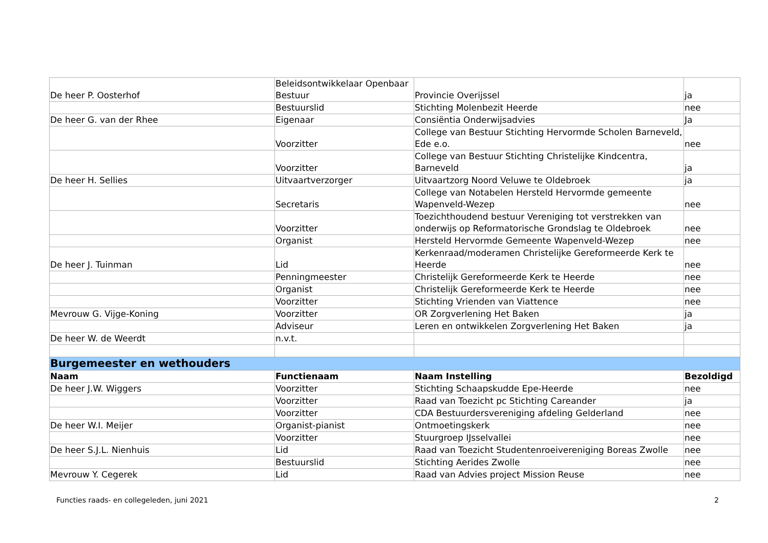| De heer P. Oosterhof | Beleidsontwikkelaar Openbaar Bestuur | Provincie Overijssel | ja |
| | Bestuurslid | Stichting Molenbezit Heerde | nee |
| De heer G. van der Rhee | Eigenaar | Consiëntia Onderwijsadvies | Ja |
| | Voorzitter | College van Bestuur Stichting Hervormde Scholen Barneveld, Ede e.o. | nee |
| | Voorzitter | College van Bestuur Stichting Christelijke Kindcentra, Barneveld | ja |
| De heer H. Sellies | Uitvaartverzorger | Uitvaartzorg Noord Veluwe te Oldebroek | ja |
| | Secretaris | College van Notabelen Hersteld Hervormde gemeente Wapenveld-Wezep | nee |
| | Voorzitter | Toezichthoudend bestuur Vereniging tot verstrekken van onderwijs op Reformatorische Grondslag te Oldebroek | nee |
| | Organist | Hersteld Hervormde Gemeente Wapenveld-Wezep | nee |
| De heer J. Tuinman | Lid | Kerkenraad/moderamen Christelijke Gereformeerde Kerk te Heerde | nee |
| | Penningmeester | Christelijk Gereformeerde Kerk te Heerde | nee |
| | Organist | Christelijk Gereformeerde Kerk te Heerde | nee |
| | Voorzitter | Stichting Vrienden van Viattence | nee |
| Mevrouw G. Vijge-Koning | Voorzitter | OR Zorgverlening Het Baken | ja |
| | Adviseur | Leren en ontwikkelen Zorgverlening Het Baken | ja |
| De heer W. de Weerdt | n.v.t. | | |
| Burgemeester en wethouders | | | |
| Naam | Functienaam | Naam Instelling | Bezoldigd |
| De heer J.W. Wiggers | Voorzitter | Stichting Schaapskudde Epe-Heerde | nee |
| | Voorzitter | Raad van Toezicht pc Stichting Careander | ja |
| | Voorzitter | CDA Bestuurdersvereniging afdeling Gelderland | nee |
| De heer W.I. Meijer | Organist-pianist | Ontmoetingskerk | nee |
| | Voorzitter | Stuurgroep IJsselvallei | nee |
| De heer S.J.L. Nienhuis | Lid | Raad van Toezicht Studentenroeivereniging Boreas Zwolle | nee |
| | Bestuurslid | Stichting Aerides Zwolle | nee |
| Mevrouw Y. Cegerek | Lid | Raad van Advies project Mission Reuse | nee |
Functies raads- en collegeleden, juni 2021 2